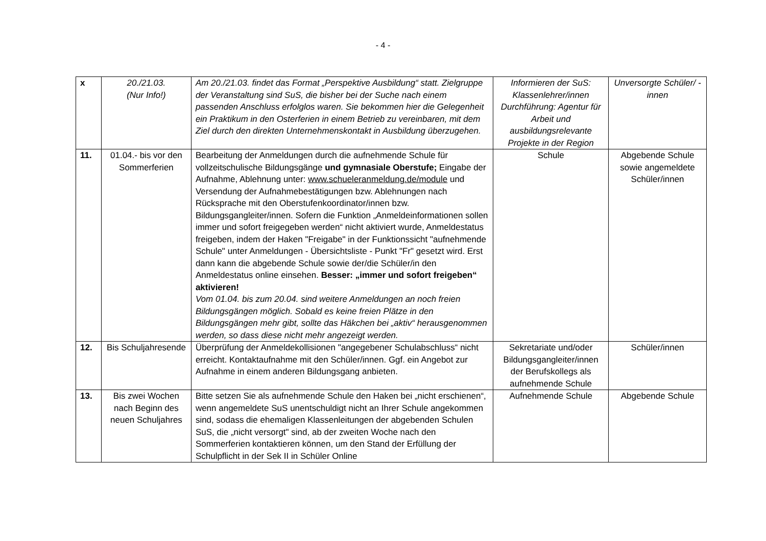- 4 -
| x | 20./21.03. (Nur Info!) | Am 20./21.03. findet das Format „Perspektive Ausbildung“ statt. Zielgruppe der Veranstaltung sind SuS, die bisher bei der Suche nach einem passenden Anschluss erfolglos waren. Sie bekommen hier die Gelegenheit ein Praktikum in den Osterferien in einem Betrieb zu vereinbaren, mit dem Ziel durch den direkten Unternehmenskontakt in Ausbildung überzugehen. | Informieren der SuS: Klassenlehrer/innen Durchführung: Agentur für Arbeit und ausbildungsrelevante Projekte in der Region | Unversorgte Schüler/ -innen |
| 11. | 01.04.- bis vor den Sommerferien | Bearbeitung der Anmeldungen durch die aufnehmende Schule für vollzeitschulische Bildungsgänge und gymnasiale Oberstufe; Eingabe der Aufnahme, Ablehnung unter: www.schueleranmeldung.de/module und Versendung der Aufnahmebestätigungen bzw. Ablehnungen nach Rücksprache mit den Oberstufenkoordinator/innen bzw. Bildungsgangleiter/innen. Sofern die Funktion „Anmeldeinformationen sollen immer und sofort freigegeben werden“ nicht aktiviert wurde, Anmeldestatus freigeben, indem der Haken "Freigabe" in der Funktionssicht "aufnehmende Schule" unter Anmeldungen - Übersichtsliste - Punkt "Fr" gesetzt wird. Erst dann kann die abgebende Schule sowie der/die Schüler/in den Anmeldestatus online einsehen. Besser: „immer und sofort freigeben“ aktivieren! Vom 01.04. bis zum 20.04. sind weitere Anmeldungen an noch freien Bildungsgängen möglich. Sobald es keine freien Plätze in den Bildungsgängen mehr gibt, sollte das Häkchen bei „aktiv“ herausgenommen werden, so dass diese nicht mehr angezeigt werden. | Schule | Abgebende Schule sowie angemeldete Schüler/innen |
| 12. | Bis Schuljahresende | Überprüfung der Anmeldekollisionen "angegebener Schulabschluss“ nicht erreicht. Kontaktaufnahme mit den Schüler/innen. Ggf. ein Angebot zur Aufnahme in einem anderen Bildungsgang anbieten. | Sekretariate und/oder Bildungsgangleiter/innen der Berufskollegs als aufnehmende Schule | Schüler/innen |
| 13. | Bis zwei Wochen nach Beginn des neuen Schuljahres | Bitte setzen Sie als aufnehmende Schule den Haken bei „nicht erschienen“, wenn angemeldete SuS unentschuldigt nicht an Ihrer Schule angekommen sind, sodass die ehemaligen Klassenleitungen der abgebenden Schulen SuS, die „nicht versorgt" sind, ab der zweiten Woche nach den Sommerferien kontaktieren können, um den Stand der Erfüllung der Schulpflicht in der Sek II in Schüler Online | Aufnehmende Schule | Abgebende Schule |